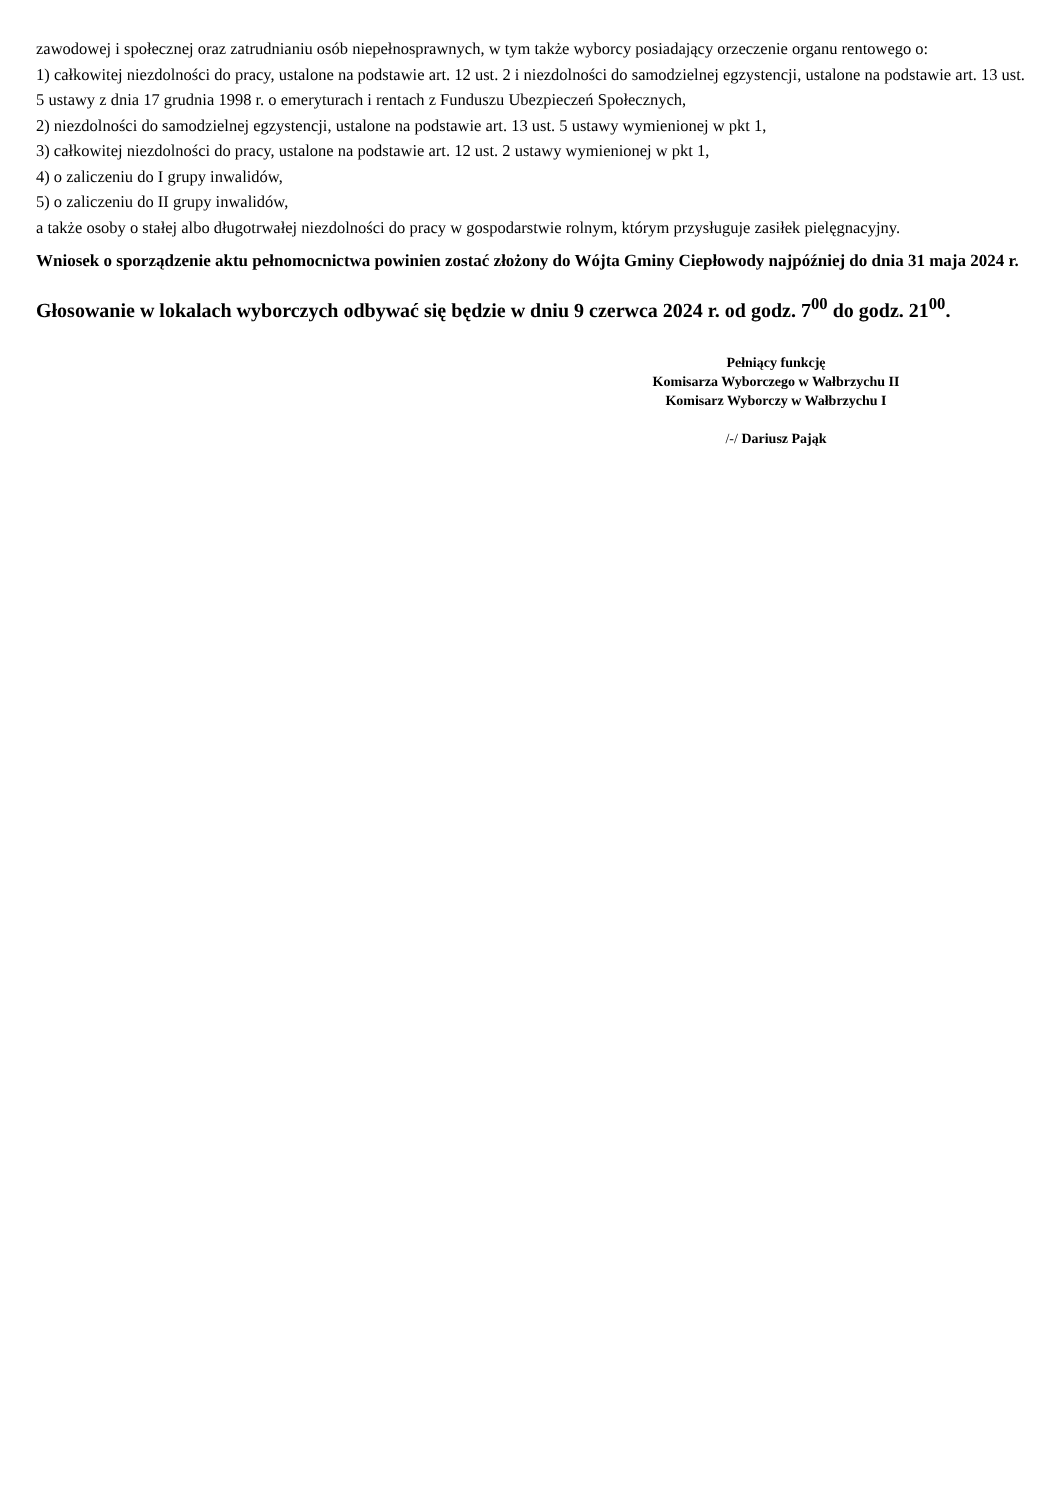zawodowej i społecznej oraz zatrudnianiu osób niepełnosprawnych, w tym także wyborcy posiadający orzeczenie organu rentowego o:
1) całkowitej niezdolności do pracy, ustalone na podstawie art. 12 ust. 2 i niezdolności do samodzielnej egzystencji, ustalone na podstawie art. 13 ust. 5 ustawy z dnia 17 grudnia 1998 r. o emeryturach i rentach z Funduszu Ubezpieczeń Społecznych,
2) niezdolności do samodzielnej egzystencji, ustalone na podstawie art. 13 ust. 5 ustawy wymienionej w pkt 1,
3) całkowitej niezdolności do pracy, ustalone na podstawie art. 12 ust. 2 ustawy wymienionej w pkt 1,
4) o zaliczeniu do I grupy inwalidów,
5) o zaliczeniu do II grupy inwalidów,
a także osoby o stałej albo długotrwałej niezdolności do pracy w gospodarstwie rolnym, którym przysługuje zasiłek pielęgnacyjny.
Wniosek o sporządzenie aktu pełnomocnictwa powinien zostać złożony do Wójta Gminy Ciepłowody najpóźniej do dnia 31 maja 2024 r.
Głosowanie w lokalach wyborczych odbywać się będzie w dniu 9 czerwca 2024 r. od godz. 7<sup>00</sup> do godz. 21<sup>00</sup>.
Pełniący funkcję
Komisarza Wyborczego w Wałbrzychu II
Komisarz Wyborczy w Wałbrzychu I
/-/ Dariusz Pająk